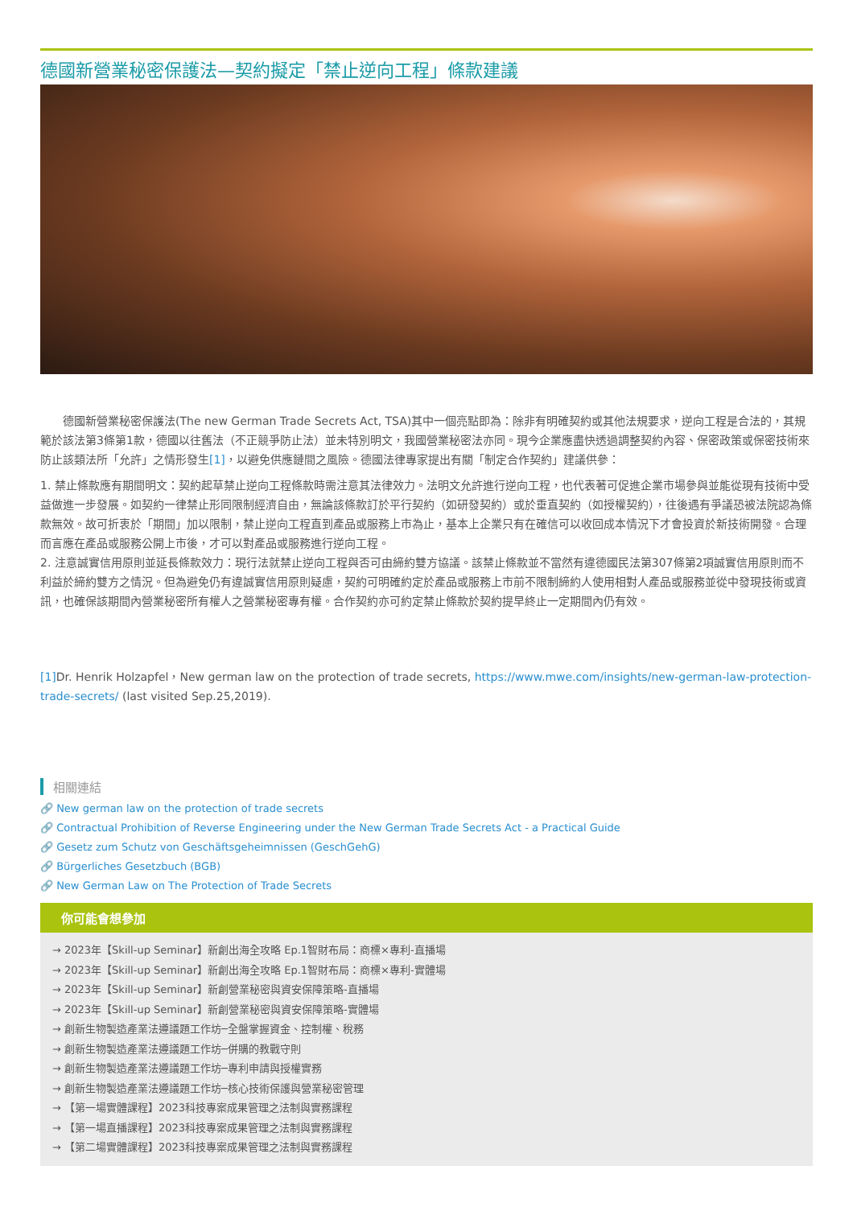德國新營業秘密保護法—契約擬定「禁止逆向工程」條款建議
　　德國新營業秘密保護法(The new German Trade Secrets Act, TSA)其中一個亮點即為：除非有明確契約或其他法規要求，逆向工程是合法的，其規範於該法第3條第1款，德國以往舊法（不正競爭防止法）並未特別明文，我國營業秘密法亦同。現今企業應盡快透過調整契約內容、保密政策或保密技術來防止該類法所「允許」之情形發生[1]，以避免供應鏈間之風險。德國法律專家提出有關「制定合作契約」建議供參：
1. 禁止條款應有期間明文：契約起草禁止逆向工程條款時需注意其法律效力。法明文允許進行逆向工程，也代表著可促進企業市場參與並能從現有技術中受益做進一步發展。如契約一律禁止形同限制經濟自由，無論該條款訂於平行契約（如研發契約）或於垂直契約（如授權契約），往後遇有爭議恐被法院認為條款無效。故可折衷於「期間」加以限制，禁止逆向工程直到產品或服務上市為止，基本上企業只有在確信可以收回成本情況下才會投資於新技術開發。合理而言應在產品或服務公開上市後，才可以對產品或服務進行逆向工程。
2. 注意誠實信用原則並延長條款效力：現行法就禁止逆向工程與否可由締約雙方協議。該禁止條款並不當然有違德國民法第307條第2項誠實信用原則而不利益於締約雙方之情況。但為避免仍有違誠實信用原則疑慮，契約可明確約定於產品或服務上市前不限制締約人使用相對人產品或服務並從中發現技術或資訊，也確保該期間內營業秘密所有權人之營業秘密專有權。合作契約亦可約定禁止條款於契約提早終止一定期間內仍有效。
[1] Dr. Henrik Holzapfel，New german law on the protection of trade secrets, https://www.mwe.com/insights/new-german-law-protection-trade-secrets/ (last visited Sep.25,2019).
相關連結
🔗 New german law on the protection of trade secrets
🔗 Contractual Prohibition of Reverse Engineering under the New German Trade Secrets Act - a Practical Guide
🔗 Gesetz zum Schutz von Geschäftsgeheimnissen (GeschGehG)
🔗 Bürgerliches Gesetzbuch (BGB)
🔗 New German Law on The Protection of Trade Secrets
你可能會想參加
→ 2023年【Skill-up Seminar】新創出海全攻略 Ep.1智財布局：商標×專利-直播場
→ 2023年【Skill-up Seminar】新創出海全攻略 Ep.1智財布局：商標×專利-實體場
→ 2023年【Skill-up Seminar】新創營業秘密與資安保障策略-直播場
→ 2023年【Skill-up Seminar】新創營業秘密與資安保障策略-實體場
→ 創新生物製造產業法遵議題工作坊─全盤掌握資金、控制權、稅務
→ 創新生物製造產業法遵議題工作坊─併購的教戰守則
→ 創新生物製造產業法遵議題工作坊─專利申請與授權實務
→ 創新生物製造產業法遵議題工作坊─核心技術保護與營業秘密管理
→ 【第一場實體課程】2023科技專案成果管理之法制與實務課程
→ 【第一場直播課程】2023科技專案成果管理之法制與實務課程
→ 【第二場實體課程】2023科技專案成果管理之法制與實務課程